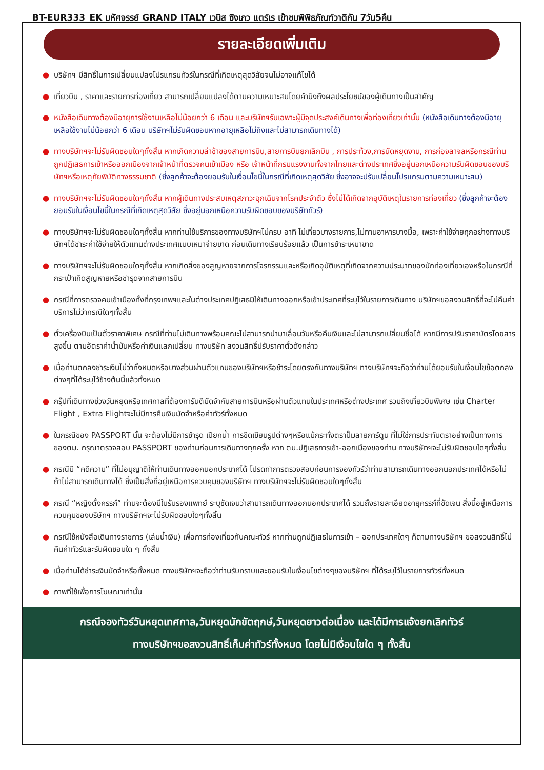BT-EUR333_EK มหัศจรรย์ GRAND ITALY เวนิส ซิงเกว แตร์เร เข้าชมพิพิธภัณฑ์วาติกัน 7วัน5คืน
รายละเอียดเพิ่มเติม
● บริษัทฯ มีสิทธิ์ในการเปลี่ยนแปลงโปรแกรมทัวร์ในกรณีที่เกิดเหตุสุดวิสัยจนไม่อาจแก้ไขได้
● เที่ยวบิน , ราคาและรายการท่องเที่ยว สามารถเปลี่ยนแปลงได้ตามความเหมาะสมโดยคำนึงถึงผลประโยชน์ของผู้เดินทางเป็นสำคัญ
● หนังสือเดินทางต้องมีอายุการใช้งานเหลือไม่น้อยกว่า 6 เดือน และบริษัทฯรับเฉพาะผู้มีจุดประสงค์เดินทางเพื่อท่องเที่ยวเท่านั้น (หนังสือเดินทางต้องมีอายุเหลือใช้งานไม่น้อยกว่า 6 เดือน บริษัทฯไม่รับผิดชอบหากอายุเหลือไม่ถึงและไม่สามารถเดินทางได้)
● ทางบริษัทฯจะไม่รับผิดชอบใดๆทั้งสิ้น หากเกิดความล่าช้าของสายการบิน,สายการบินยกเลิกบิน , การประท้วง,การนัดหยุดงาน, การก่อจลาจลหรือกรณีท่านถูกปฏิเสธการเข้าหรือออกเมืองจากเจ้าหน้าที่ตรวจคนเข้าเมือง หรือ เจ้าหน้าที่กรมแรงงานทั้งจากไทยและต่างประเทศซึ่งอยู่นอกเหนือความรับผิดชอบของบริษัทฯหรือเหตุภัยพิบัติทางธรรมชาติ (ซึ่งลูกค้าจะต้องยอมรับในเงื่อนไขนี้ในกรณีที่เกิดเหตุสุดวิสัย ซึ่งอาจจะปรับเปลี่ยนโปรแกรมตามความเหมาะสม)
● ทางบริษัทฯจะไม่รับผิดชอบใดๆทั้งสิ้น หากผู้เดินทางประสบเหตุสภาวะฉุกเฉินจากโรคประจำตัว ซึ่งไม่ได้เกิดจากอุบัติเหตุในรายการท่องเที่ยว (ซึ่งลูกค้าจะต้องยอมรับในเงื่อนไขนี้ในกรณีที่เกิดเหตุสุดวิสัย ซึ่งอยู่นอกเหนือความรับผิดชอบของบริษัททัวร์)
● ทางบริษัทฯจะไม่รับผิดชอบใดๆทั้งสิ้น หากท่านใช้บริการของทางบริษัทฯไม่ครบ อาทิ ไม่เที่ยวบางรายการ,ไม่ทานอาหารบางมื้อ, เพราะค่าใช้จ่ายทุกอย่างทางบริษัทฯได้ชำระค่าใช้จ่ายให้ตัวแทนต่างประเทศแบบเหมาจ่ายขาด ก่อนเดินทางเรียบร้อยแล้ว เป็นการชำระเหมาขาด
● ทางบริษัทฯจะไม่รับผิดชอบใดๆทั้งสิ้น หากเกิดสิ่งของสูญหายจากการโจรกรรมและหรือเกิดอุบัติเหตุที่เกิดจากความประมาทของนักท่องเที่ยวเองหรือในกรณีที่กระเป๋าเกิดสูญหายหรือชำรุดจากสายการบิน
● กรณีที่การตรวจคนเข้าเมืองทั้งที่กรุงเทพฯและในต่างประเทศปฏิเสธมิให้เดินทางออกหรือเข้าประเทศที่ระบุไว้ในรายการเดินทาง บริษัทฯขอสงวนสิทธิ์ที่จะไม่คืนค่าบริการไม่ว่ากรณีใดๆทั้งสิ้น
● ตั๋วเครื่องบินเป็นตั๋วราคาพิเศษ กรณีที่ท่านไม่เดินทางพร้อมคณะไม่สามารถนำมาเลื่อนวันหรือคืนเงินและไม่สามารถเปลี่ยนชื่อได้ หากมีการปรับราคาบัตรโดยสารสูงขึ้น ตามอัตราค่าน้ำมันหรือค่าเงินแลกเปลี่ยน ทางบริษัท สงวนสิทธิ์ปรับราคาตั๋วดังกล่าว
● เมื่อท่านตกลงชำระเงินไม่ว่าทั้งหมดหรือบางส่วนผ่านตัวแทนของบริษัทฯหรือชำระโดยตรงกับทางบริษัทฯ ทางบริษัทฯจะถือว่าท่านได้ยอมรับในเงื่อนไขข้อตกลงต่างๆที่ได้ระบุไว้ข้างต้นนี้แล้วทั้งหมด
● กรุ๊ปที่เดินทางช่วงวันหยุดหรือเทศกาลที่ต้องการันตีมัดจำกับสายการบินหรือผ่านตัวแทนในประเทศหรือต่างประเทศ รวมถึงเที่ยวบินพิเศษ เช่น Charter Flight , Extra Flightจะไม่มีการคืนเงินมัดจำหรือค่าทัวร์ทั้งหมด
● ในกรณีของ PASSPORT นั้น จะต้องไม่มีการชำรุด เปียกน้ำ การขีดเขียนรูปต่างๆหรือแม้กระทั่งตราปั๊มลายการ์ตูน ที่ไม่ใช่การประทับตราอย่างเป็นทางการของตม. กรุณาตรวจสอบ PASSPORT ของท่านก่อนการเดินทางทุกครั้ง หาก ตม.ปฏิเสธการเข้า-ออกเมืองของท่าน ทางบริษัทฯจะไม่รับผิดชอบใดๆทั้งสิ้น
● กรณีมี “คดีความ” ที่ไม่อนุญาติให้ท่านเดินทางออกนอกประเทศได้ โปรดทำการตรวจสอบก่อนการจองทัวร์ว่าท่านสามารถเดินทางออกนอกประเทศได้หรือไม่ ถ้าไม่สามารถเดินทางได้ ซึ่งเป็นสิ่งที่อยู่เหนือการควบคุมของบริษัทฯ ทางบริษัทฯจะไม่รับผิดชอบใดๆทั้งสิ้น
● กรณี “หญิงตั้งครรภ์” ท่านจะต้องมีใบรับรองแพทย์ ระบุชัดเจนว่าสามารถเดินทางออกนอกประเทศได้ รวมถึงรายละเอียดอายุครรภ์ที่ชัดเจน สิ่งนี้อยู่เหนือการควบคุมของบริษัทฯ ทางบริษัทฯจะไม่รับผิดชอบใดๆทั้งสิ้น
● กรณีใช้หนังสือเดินทางราชการ (เล่มน้ำเงิน) เพื่อการท่องเที่ยวกับคณะทัวร์ หากท่านถูกปฏิเสธในการเข้า – ออกประเทศใดๆ ก็ตามทางบริษัทฯ ขอสงวนสิทธิ์ไม่คืนค่าทัวร์และรับผิดชอบใด ๆ ทั้งสิ้น
● เมื่อท่านได้ชำระเงินมัดจำหรือทั้งหมด ทางบริษัทฯจะถือว่าท่านรับทราบและยอมรับในเงื่อนไขต่างๆของบริษัทฯ ที่ได้ระบุไว้ในรายการทัวร์ทั้งหมด
● ภาพที่ใช้เพื่อการโฆษณาเท่านั้น
กรณีจองทัวร์วันหยุดเทศกาล,วันหยุดนักขัตฤกษ์,วันหยุดยาวต่อเนื่อง และได้มีการแจ้งยกเลิกทัวร์
ทางบริษัทฯขอสงวนสิทธิ์เก็บค่าทัวร์ทั้งหมด โดยไม่มีเงื่อนไขใด ๆ ทั้งสิ้น